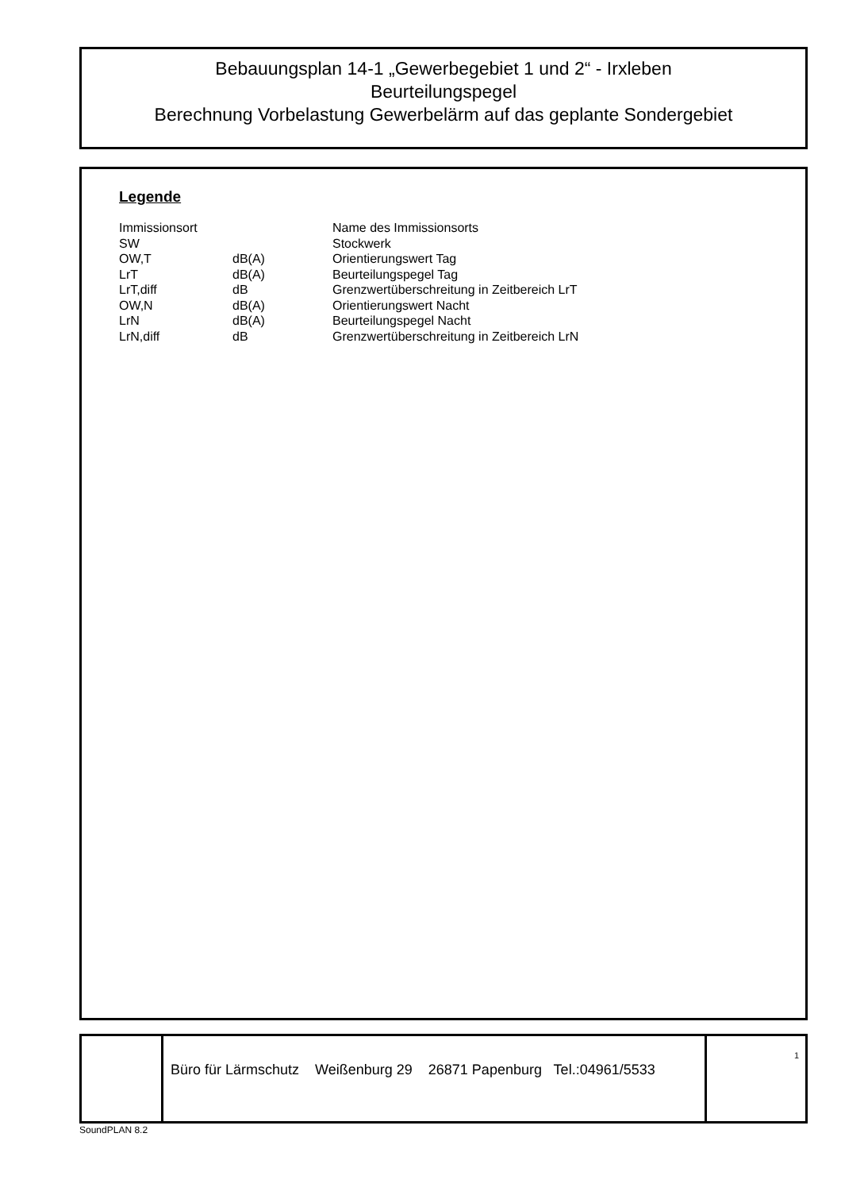Bebauungsplan 14-1 „Gewerbegebiet 1 und 2“ - Irxleben
Beurteilungspegel
Berechnung Vorbelastung Gewerbelärm auf das geplante Sondergebiet
Legende
| Immissionsort | | Name des Immissionsorts |
| SW | | Stockwerk |
| OW,T | dB(A) | Orientierungswert Tag |
| LrT | dB(A) | Beurteilungspegel Tag |
| LrT,diff | dB | Grenzwertüberschreitung in Zeitbereich LrT |
| OW,N | dB(A) | Orientierungswert Nacht |
| LrN | dB(A) | Beurteilungspegel Nacht |
| LrN,diff | dB | Grenzwertüberschreitung in Zeitbereich LrN |
Büro für Lärmschutz Weißenburg 29 26871 Papenburg Tel.:04961/5533
1
SoundPLAN 8.2